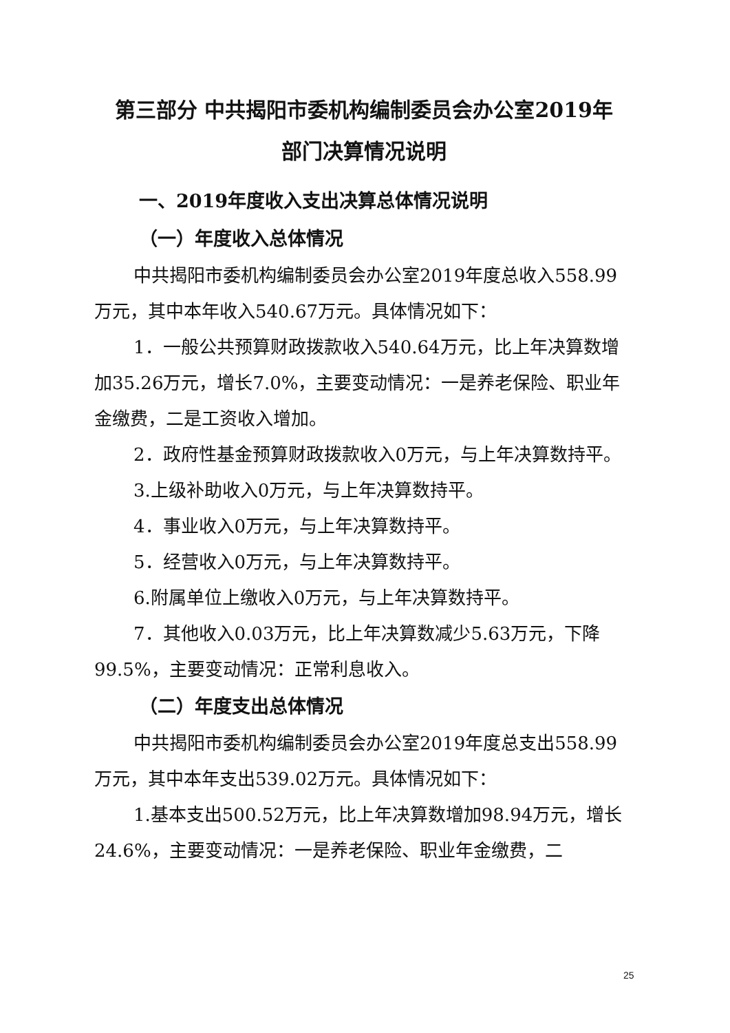第三部分 中共揭阳市委机构编制委员会办公室2019年
部门决算情况说明
一、2019年度收入支出决算总体情况说明
（一）年度收入总体情况
中共揭阳市委机构编制委员会办公室2019年度总收入558.99万元，其中本年收入540.67万元。具体情况如下：
1．一般公共预算财政拨款收入540.64万元，比上年决算数增加35.26万元，增长7.0%，主要变动情况：一是养老保险、职业年金缴费，二是工资收入增加。
2．政府性基金预算财政拨款收入0万元，与上年决算数持平。
3.上级补助收入0万元，与上年决算数持平。
4．事业收入0万元，与上年决算数持平。
5．经营收入0万元，与上年决算数持平。
6.附属单位上缴收入0万元，与上年决算数持平。
7．其他收入0.03万元，比上年决算数减少5.63万元，下降99.5%，主要变动情况：正常利息收入。
（二）年度支出总体情况
中共揭阳市委机构编制委员会办公室2019年度总支出558.99万元，其中本年支出539.02万元。具体情况如下：
1.基本支出500.52万元，比上年决算数增加98.94万元，增长24.6%，主要变动情况：一是养老保险、职业年金缴费，二
25